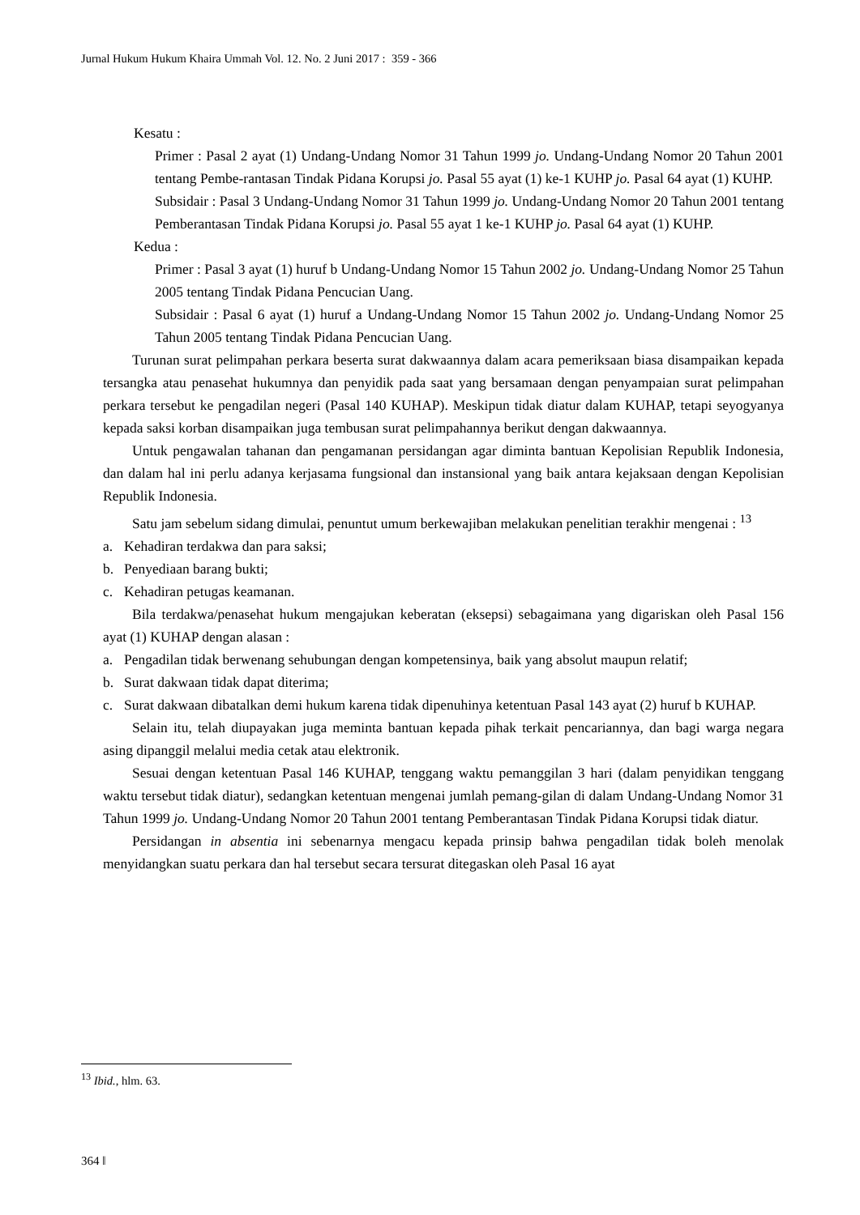Jurnal Hukum Hukum Khaira Ummah Vol. 12. No. 2 Juni 2017 : 359 - 366
Kesatu :
Primer : Pasal 2 ayat (1) Undang-Undang Nomor 31 Tahun 1999 jo. Undang-Undang Nomor 20 Tahun 2001 tentang Pembe-rantasan Tindak Pidana Korupsi jo. Pasal 55 ayat (1) ke-1 KUHP jo. Pasal 64 ayat (1) KUHP.
Subsidair : Pasal 3 Undang-Undang Nomor 31 Tahun 1999 jo. Undang-Undang Nomor 20 Tahun 2001 tentang Pemberantasan Tindak Pidana Korupsi jo. Pasal 55 ayat 1 ke-1 KUHP jo. Pasal 64 ayat (1) KUHP.
Kedua :
Primer : Pasal 3 ayat (1) huruf b Undang-Undang Nomor 15 Tahun 2002 jo. Undang-Undang Nomor 25 Tahun 2005 tentang Tindak Pidana Pencucian Uang.
Subsidair : Pasal 6 ayat (1) huruf a Undang-Undang Nomor 15 Tahun 2002 jo. Undang-Undang Nomor 25 Tahun 2005 tentang Tindak Pidana Pencucian Uang.
Turunan surat pelimpahan perkara beserta surat dakwaannya dalam acara pemeriksaan biasa disampaikan kepada tersangka atau penasehat hukumnya dan penyidik pada saat yang bersamaan dengan penyampaian surat pelimpahan perkara tersebut ke pengadilan negeri (Pasal 140 KUHAP). Meskipun tidak diatur dalam KUHAP, tetapi seyogyanya kepada saksi korban disampaikan juga tembusan surat pelimpahannya berikut dengan dakwaannya.
Untuk pengawalan tahanan dan pengamanan persidangan agar diminta bantuan Kepolisian Republik Indonesia, dan dalam hal ini perlu adanya kerjasama fungsional dan instansional yang baik antara kejaksaan dengan Kepolisian Republik Indonesia.
Satu jam sebelum sidang dimulai, penuntut umum berkewajiban melakukan penelitian terakhir mengenai : <sup>13</sup>
a. Kehadiran terdakwa dan para saksi;
b. Penyediaan barang bukti;
c. Kehadiran petugas keamanan.
Bila terdakwa/penasehat hukum mengajukan keberatan (eksepsi) sebagaimana yang digariskan oleh Pasal 156 ayat (1) KUHAP dengan alasan :
a. Pengadilan tidak berwenang sehubungan dengan kompetensinya, baik yang absolut maupun relatif;
b. Surat dakwaan tidak dapat diterima;
c. Surat dakwaan dibatalkan demi hukum karena tidak dipenuhinya ketentuan Pasal 143 ayat (2) huruf b KUHAP.
Selain itu, telah diupayakan juga meminta bantuan kepada pihak terkait pencariannya, dan bagi warga negara asing dipanggil melalui media cetak atau elektronik.
Sesuai dengan ketentuan Pasal 146 KUHAP, tenggang waktu pemanggilan 3 hari (dalam penyidikan tenggang waktu tersebut tidak diatur), sedangkan ketentuan mengenai jumlah pemang-gilan di dalam Undang-Undang Nomor 31 Tahun 1999 jo. Undang-Undang Nomor 20 Tahun 2001 tentang Pemberantasan Tindak Pidana Korupsi tidak diatur.
Persidangan in absentia ini sebenarnya mengacu kepada prinsip bahwa pengadilan tidak boleh menolak menyidangkan suatu perkara dan hal tersebut secara tersurat ditegaskan oleh Pasal 16 ayat
<sup>13</sup> Ibid., hlm. 63.
364 ‖